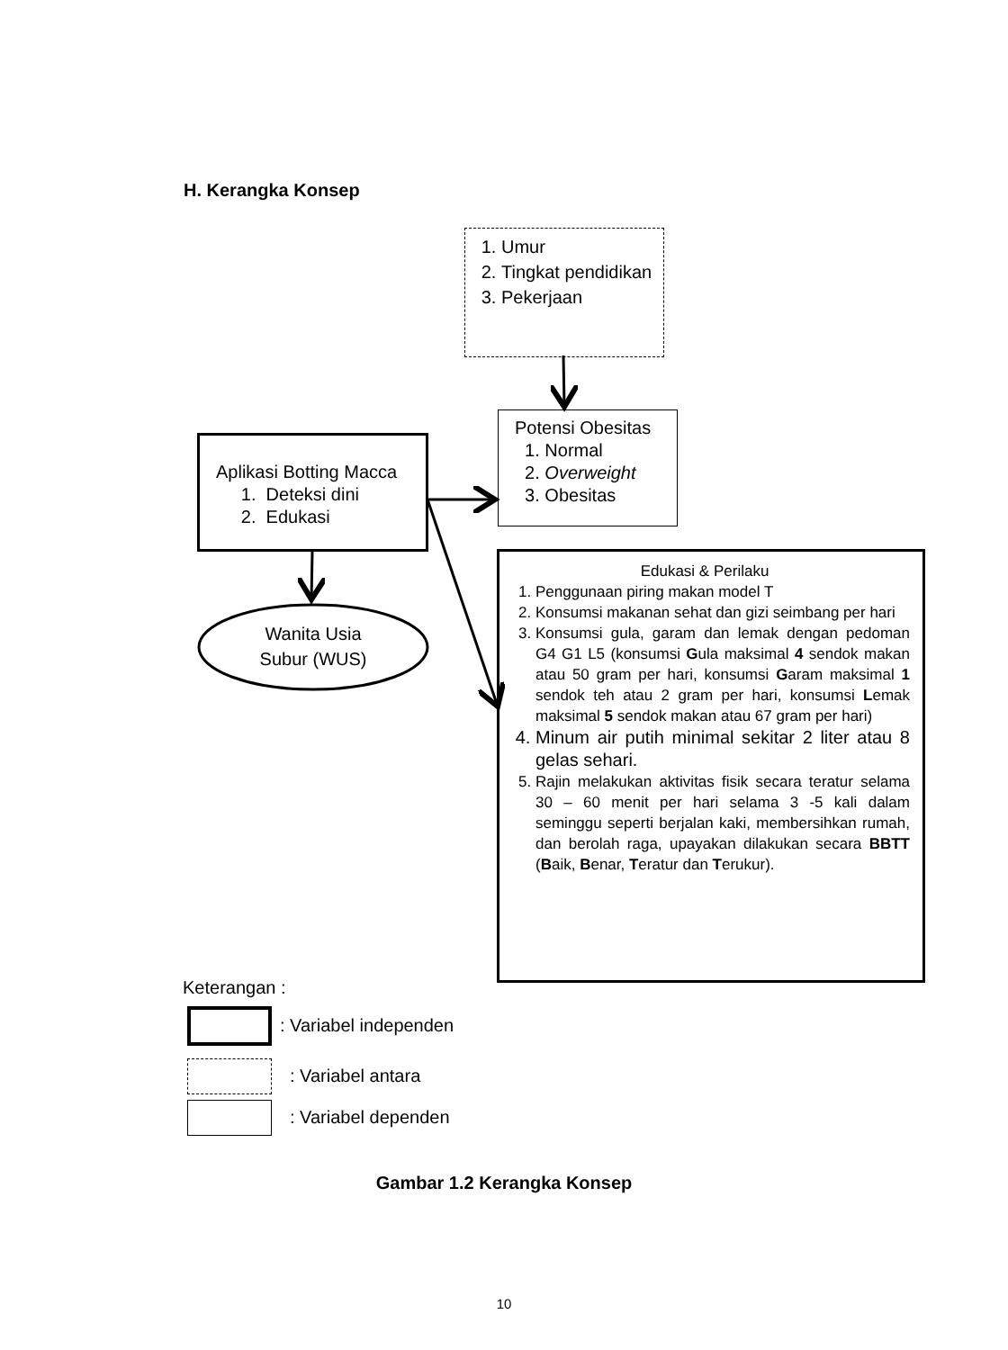H. Kerangka Konsep
1. Umur
2. Tingkat pendidikan
3. Pekerjaan
Potensi Obesitas
1. Normal
2. Overweight
3. Obesitas
Aplikasi Botting Macca
1. Deteksi dini
2. Edukasi
Wanita Usia
Subur (WUS)
Edukasi & Perilaku
1. Penggunaan piring makan model T
2. Konsumsi makanan sehat dan gizi seimbang per hari
3. Konsumsi gula, garam dan lemak dengan pedoman G4 G1 L5 (konsumsi Gula maksimal 4 sendok makan atau 50 gram per hari, konsumsi Garam maksimal 1 sendok teh atau 2 gram per hari, konsumsi Lemak maksimal 5 sendok makan atau 67 gram per hari)
4. Minum air putih minimal sekitar 2 liter atau 8 gelas sehari.
5. Rajin melakukan aktivitas fisik secara teratur selama 30 – 60 menit per hari selama 3 -5 kali dalam seminggu seperti berjalan kaki, membersihkan rumah, dan berolah raga, upayakan dilakukan secara BBTT (Baik, Benar, Teratur dan Terukur).
Keterangan :
: Variabel independen
: Variabel antara
: Variabel dependen
Gambar 1.2 Kerangka Konsep
10